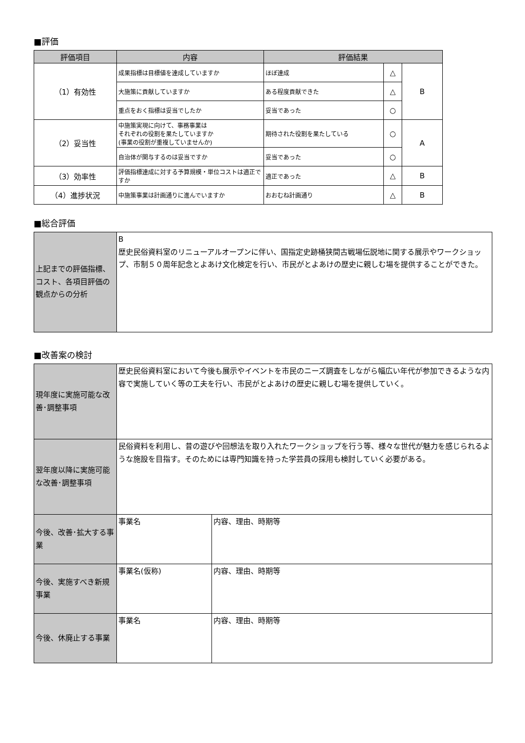■評価
| 評価項目 | 内容 | 評価結果 | | |
| --- | --- | --- | --- | --- |
| （1）有効性 | 成果指標は目標値を達成していますか | ほぼ達成 | △ | B |
| | 大施策に貢献していますか | ある程度貢献できた | △ | |
| | 重点をおく指標は妥当でしたか | 妥当であった | ○ | |
| （2）妥当性 | 中施策実現に向けて、事務事業は それぞれの役割を果たしていますか (事業の役割が重複していませんか) | 期待された役割を果たしている | ○ | A |
| | 自治体が関与するのは妥当ですか | 妥当であった | ○ | |
| （3）効率性 | 評価指標達成に対する予算規模・単位コストは適正ですか | 適正であった | △ | B |
| （4）進捗状況 | 中施策事業は計画通りに進んでいますか | おおむね計画通り | △ | B |
■総合評価
| 上記までの評価指標、コスト、各項目評価の観点からの分析 | B 歴史民俗資料室のリニューアルオープンに伴い、国指定史跡桶狭間古戦場伝説地に関する展示やワークショップ、市制５０周年記念とよあけ文化検定を行い、市民がとよあけの歴史に親しむ場を提供することができた。 |
■改善案の検討
| 現年度に実施可能な改善･調整事項 | 歴史民俗資料室において今後も展示やイベントを市民のニーズ調査をしながら幅広い年代が参加できるような内容で実施していく等の工夫を行い、市民がとよあけの歴史に親しむ場を提供していく。 | |
| 翌年度以降に実施可能な改善･調整事項 | 民俗資料を利用し、昔の遊びや回想法を取り入れたワークショップを行う等、様々な世代が魅力を感じられるような施設を目指す。そのためには専門知識を持った学芸員の採用も検討していく必要がある。 | |
| 今後、改善･拡大する事業 | 事業名 | 内容、理由、時期等 |
| 今後、実施すべき新規事業 | 事業名(仮称) | 内容、理由、時期等 |
| 今後、休廃止する事業 | 事業名 | 内容、理由、時期等 |